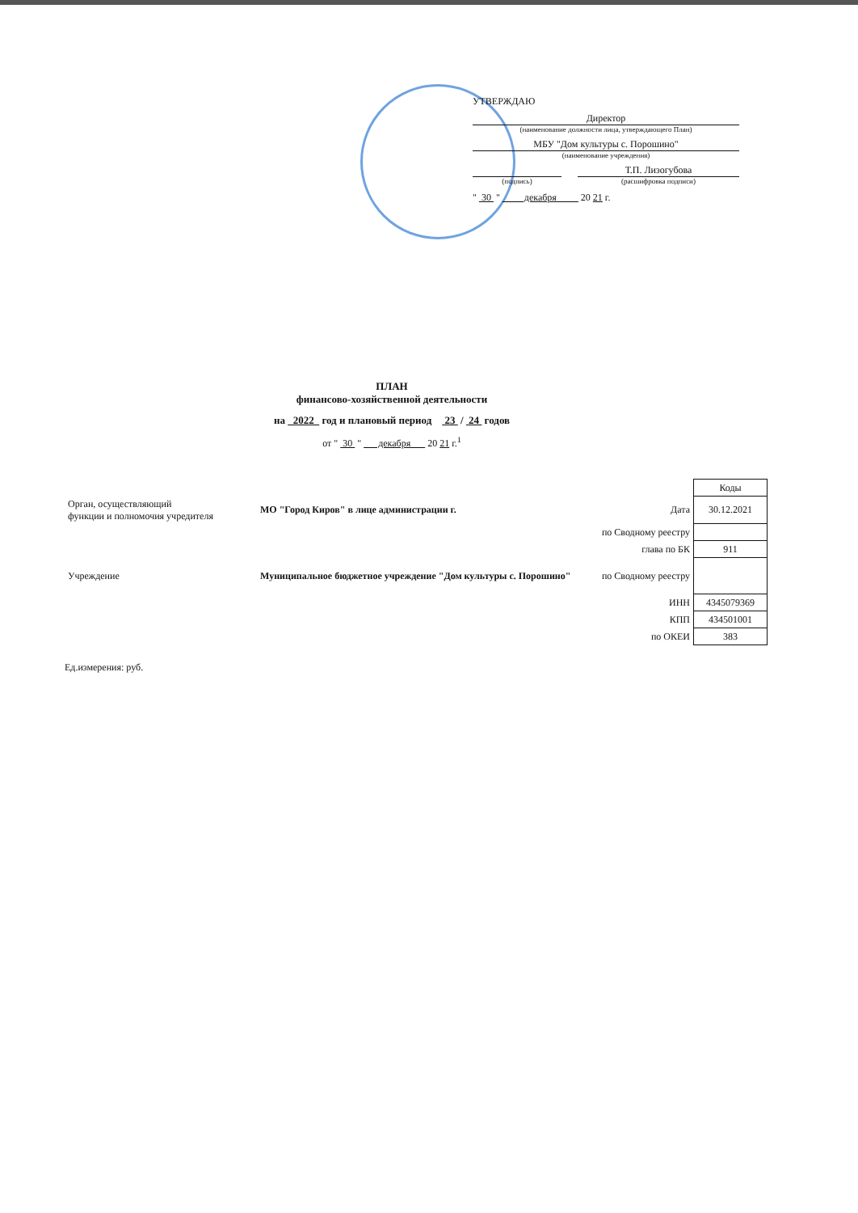УТВЕРЖДАЮ
Директор
(наименование должности лица, утверждающего План)
МБУ "Дом культуры с. Порошино"
(наименование учреждения)
Т.П. Лизогубова
(подпись) (расшифровка подписи)
" 30 " декабря 20 21 г.
ПЛАН
финансово-хозяйственной деятельности
на 2022 год и плановый период 23 / 24 годов
от " 30 " декабря 20 21 г.<sup>1</sup>
| | | | Коды |
| Орган, осуществляющий функции и полномочия учредителя | МО "Город Киров" в лице администрации г. | Дата | 30.12.2021 |
| | | по Сводному реестру | |
| | | глава по БК | 911 |
| Учреждение | Муниципальное бюджетное учреждение "Дом культуры с. Порошино" | по Сводному реестру | |
| | | ИНН | 4345079369 |
| | | КПП | 434501001 |
| | | по ОКЕИ | 383 |
Ед.измерения: руб.